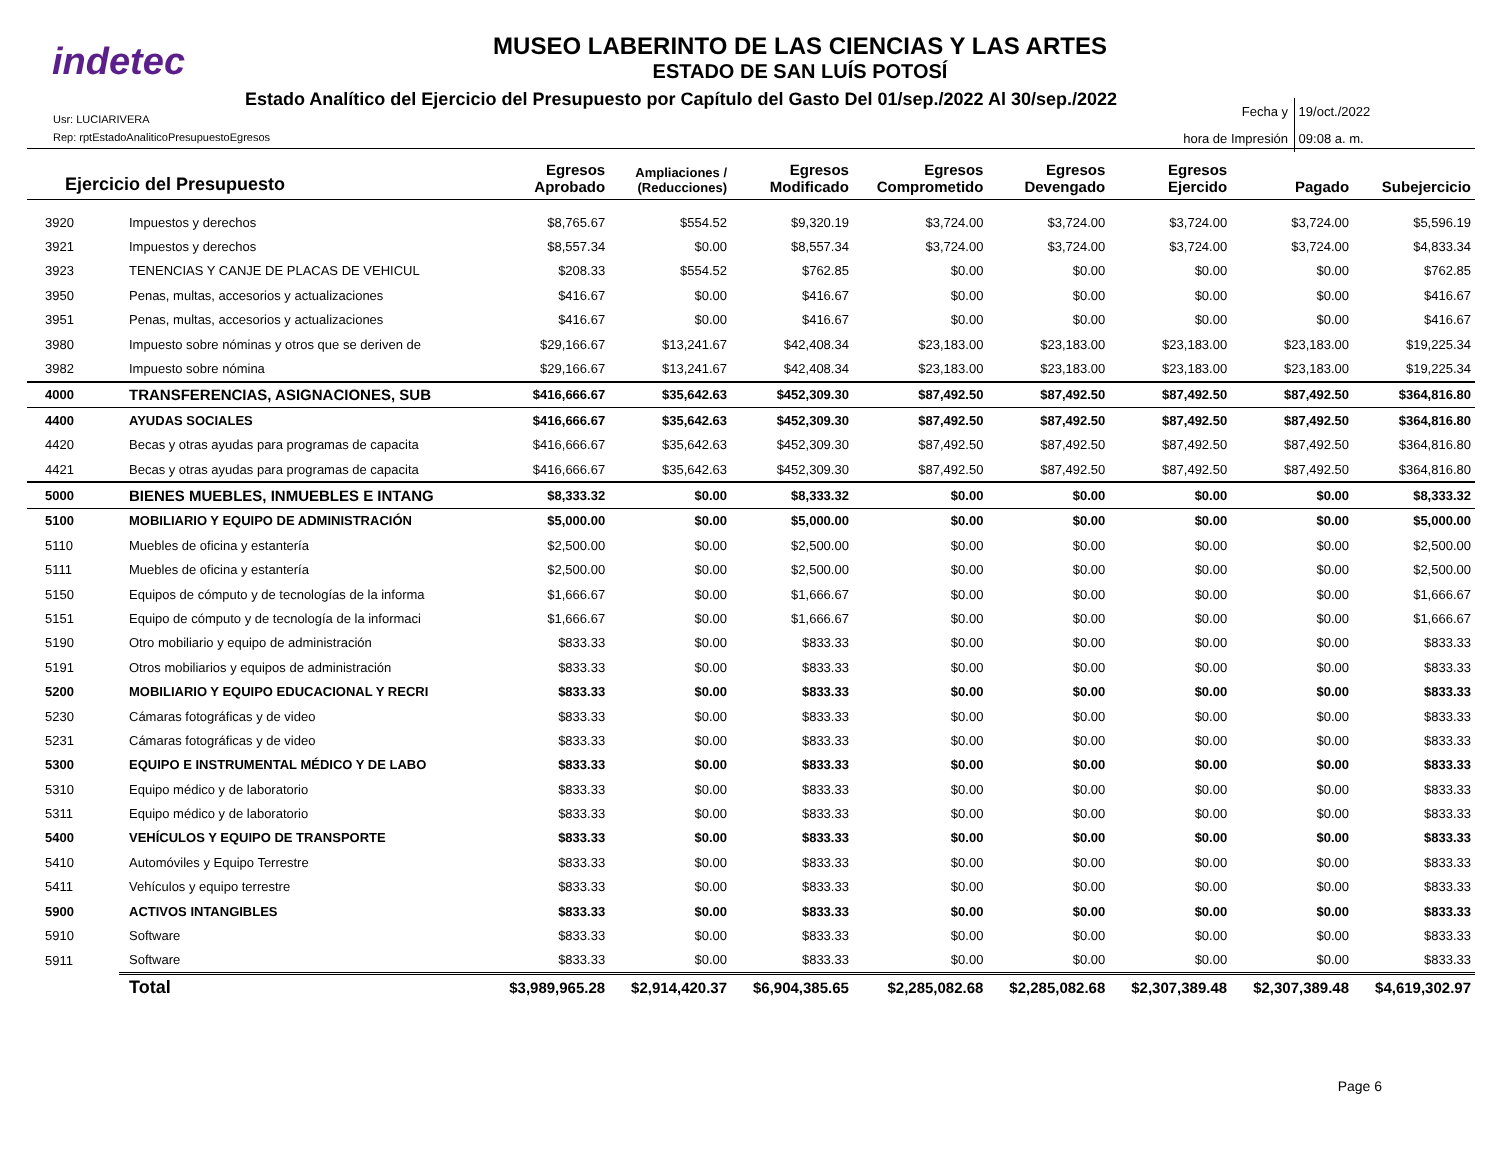indetec
MUSEO LABERINTO DE LAS CIENCIAS Y LAS ARTES
ESTADO DE SAN LUÍS POTOSÍ
Estado Analítico del Ejercicio del Presupuesto por Capítulo del Gasto Del 01/sep./2022 Al 30/sep./2022
Usr: LUCIARIVERA
Rep: rptEstadoAnaliticoPresupuestoEgresos
Fecha y 19/oct./2022
hora de Impresión 09:08 a. m.
| Ejercicio del Presupuesto | | Egresos Aprobado | Ampliaciones / (Reducciones) | Egresos Modificado | Egresos Comprometido | Egresos Devengado | Egresos Ejercido | Pagado | Subejercicio |
| --- | --- | --- | --- | --- | --- | --- | --- | --- | --- |
| 3920 | Impuestos y derechos | $8,765.67 | $554.52 | $9,320.19 | $3,724.00 | $3,724.00 | $3,724.00 | $3,724.00 | $5,596.19 |
| 3921 | Impuestos y derechos | $8,557.34 | $0.00 | $8,557.34 | $3,724.00 | $3,724.00 | $3,724.00 | $3,724.00 | $4,833.34 |
| 3923 | TENENCIAS Y CANJE DE PLACAS DE VEHICUL | $208.33 | $554.52 | $762.85 | $0.00 | $0.00 | $0.00 | $0.00 | $762.85 |
| 3950 | Penas, multas, accesorios y actualizaciones | $416.67 | $0.00 | $416.67 | $0.00 | $0.00 | $0.00 | $0.00 | $416.67 |
| 3951 | Penas, multas, accesorios y actualizaciones | $416.67 | $0.00 | $416.67 | $0.00 | $0.00 | $0.00 | $0.00 | $416.67 |
| 3980 | Impuesto sobre nóminas y otros que se deriven de | $29,166.67 | $13,241.67 | $42,408.34 | $23,183.00 | $23,183.00 | $23,183.00 | $23,183.00 | $19,225.34 |
| 3982 | Impuesto sobre nómina | $29,166.67 | $13,241.67 | $42,408.34 | $23,183.00 | $23,183.00 | $23,183.00 | $23,183.00 | $19,225.34 |
| 4000 | TRANSFERENCIAS, ASIGNACIONES, SUB | $416,666.67 | $35,642.63 | $452,309.30 | $87,492.50 | $87,492.50 | $87,492.50 | $87,492.50 | $364,816.80 |
| 4400 | AYUDAS SOCIALES | $416,666.67 | $35,642.63 | $452,309.30 | $87,492.50 | $87,492.50 | $87,492.50 | $87,492.50 | $364,816.80 |
| 4420 | Becas y otras ayudas para programas de capacita | $416,666.67 | $35,642.63 | $452,309.30 | $87,492.50 | $87,492.50 | $87,492.50 | $87,492.50 | $364,816.80 |
| 4421 | Becas y otras ayudas para programas de capacita | $416,666.67 | $35,642.63 | $452,309.30 | $87,492.50 | $87,492.50 | $87,492.50 | $87,492.50 | $364,816.80 |
| 5000 | BIENES MUEBLES, INMUEBLES E INTANG | $8,333.32 | $0.00 | $8,333.32 | $0.00 | $0.00 | $0.00 | $0.00 | $8,333.32 |
| 5100 | MOBILIARIO Y EQUIPO DE ADMINISTRACIÓN | $5,000.00 | $0.00 | $5,000.00 | $0.00 | $0.00 | $0.00 | $0.00 | $5,000.00 |
| 5110 | Muebles de oficina y estantería | $2,500.00 | $0.00 | $2,500.00 | $0.00 | $0.00 | $0.00 | $0.00 | $2,500.00 |
| 5111 | Muebles de oficina y estantería | $2,500.00 | $0.00 | $2,500.00 | $0.00 | $0.00 | $0.00 | $0.00 | $2,500.00 |
| 5150 | Equipos de cómputo y de tecnologías de la informa | $1,666.67 | $0.00 | $1,666.67 | $0.00 | $0.00 | $0.00 | $0.00 | $1,666.67 |
| 5151 | Equipo de cómputo y de tecnología de la informaci | $1,666.67 | $0.00 | $1,666.67 | $0.00 | $0.00 | $0.00 | $0.00 | $1,666.67 |
| 5190 | Otro mobiliario y equipo de administración | $833.33 | $0.00 | $833.33 | $0.00 | $0.00 | $0.00 | $0.00 | $833.33 |
| 5191 | Otros mobiliarios y equipos de administración | $833.33 | $0.00 | $833.33 | $0.00 | $0.00 | $0.00 | $0.00 | $833.33 |
| 5200 | MOBILIARIO Y EQUIPO EDUCACIONAL Y RECRI | $833.33 | $0.00 | $833.33 | $0.00 | $0.00 | $0.00 | $0.00 | $833.33 |
| 5230 | Cámaras fotográficas y de video | $833.33 | $0.00 | $833.33 | $0.00 | $0.00 | $0.00 | $0.00 | $833.33 |
| 5231 | Cámaras fotográficas y de video | $833.33 | $0.00 | $833.33 | $0.00 | $0.00 | $0.00 | $0.00 | $833.33 |
| 5300 | EQUIPO E INSTRUMENTAL MÉDICO Y DE LABO | $833.33 | $0.00 | $833.33 | $0.00 | $0.00 | $0.00 | $0.00 | $833.33 |
| 5310 | Equipo médico y de laboratorio | $833.33 | $0.00 | $833.33 | $0.00 | $0.00 | $0.00 | $0.00 | $833.33 |
| 5311 | Equipo médico y de laboratorio | $833.33 | $0.00 | $833.33 | $0.00 | $0.00 | $0.00 | $0.00 | $833.33 |
| 5400 | VEHÍCULOS Y EQUIPO DE TRANSPORTE | $833.33 | $0.00 | $833.33 | $0.00 | $0.00 | $0.00 | $0.00 | $833.33 |
| 5410 | Automóviles y Equipo Terrestre | $833.33 | $0.00 | $833.33 | $0.00 | $0.00 | $0.00 | $0.00 | $833.33 |
| 5411 | Vehículos y equipo terrestre | $833.33 | $0.00 | $833.33 | $0.00 | $0.00 | $0.00 | $0.00 | $833.33 |
| 5900 | ACTIVOS INTANGIBLES | $833.33 | $0.00 | $833.33 | $0.00 | $0.00 | $0.00 | $0.00 | $833.33 |
| 5910 | Software | $833.33 | $0.00 | $833.33 | $0.00 | $0.00 | $0.00 | $0.00 | $833.33 |
| 5911 | Software | $833.33 | $0.00 | $833.33 | $0.00 | $0.00 | $0.00 | $0.00 | $833.33 |
| | Total | $3,989,965.28 | $2,914,420.37 | $6,904,385.65 | $2,285,082.68 | $2,285,082.68 | $2,307,389.48 | $2,307,389.48 | $4,619,302.97 |
Page 6